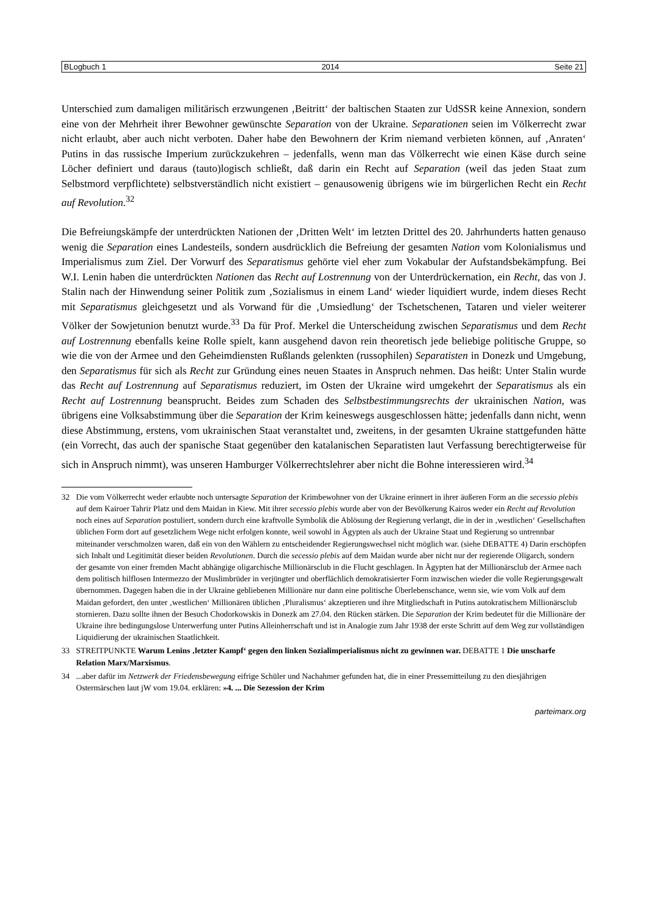BLogbuch 1 2014 Seite 21
Unterschied zum damaligen militärisch erzwungenen ‚Beitritt‘ der baltischen Staaten zur UdSSR keine Annexion, sondern eine von der Mehrheit ihrer Bewohner gewünschte Separation von der Ukraine. Separationen seien im Völkerrecht zwar nicht erlaubt, aber auch nicht verboten. Daher habe den Bewohnern der Krim niemand verbieten können, auf ‚Anraten‘ Putins in das russische Imperium zurückzukehren – jedenfalls, wenn man das Völkerrecht wie einen Käse durch seine Löcher definiert und daraus (tauto)logisch schließt, daß darin ein Recht auf Separation (weil das jeden Staat zum Selbstmord verpflichtete) selbstverständlich nicht existiert – genausowenig übrigens wie im bürgerlichen Recht ein Recht auf Revolution.<sup>32</sup>
Die Befreiungskämpfe der unterdrückten Nationen der ‚Dritten Welt‘ im letzten Drittel des 20. Jahrhunderts hatten genauso wenig die Separation eines Landesteils, sondern ausdrücklich die Befreiung der gesamten Nation vom Kolonialismus und Imperialismus zum Ziel. Der Vorwurf des Separatismus gehörte viel eher zum Vokabular der Aufstandsbekämpfung. Bei W.I. Lenin haben die unterdrückten Nationen das Recht auf Lostrennung von der Unterdrückernation, ein Recht, das von J. Stalin nach der Hinwendung seiner Politik zum ‚Sozialismus in einem Land‘ wieder liquidiert wurde, indem dieses Recht mit Separatismus gleichgesetzt und als Vorwand für die ‚Umsiedlung‘ der Tschetschenen, Tataren und vieler weiterer Völker der Sowjetunion benutzt wurde.<sup>33</sup> Da für Prof. Merkel die Unterscheidung zwischen Separatismus und dem Recht auf Lostrennung ebenfalls keine Rolle spielt, kann ausgehend davon rein theoretisch jede beliebige politische Gruppe, so wie die von der Armee und den Geheimdiensten Rußlands gelenkten (russophilen) Separatisten in Donezk und Umgebung, den Separatismus für sich als Recht zur Gründung eines neuen Staates in Anspruch nehmen. Das heißt: Unter Stalin wurde das Recht auf Lostrennung auf Separatismus reduziert, im Osten der Ukraine wird umgekehrt der Separatismus als ein Recht auf Lostrennung beansprucht. Beides zum Schaden des Selbstbestimmungsrechts der ukrainischen Nation, was übrigens eine Volksabstimmung über die Separation der Krim keineswegs ausgeschlossen hätte; jedenfalls dann nicht, wenn diese Abstimmung, erstens, vom ukrainischen Staat veranstaltet und, zweitens, in der gesamten Ukraine stattgefunden hätte (ein Vorrecht, das auch der spanische Staat gegenüber den katalanischen Separatisten laut Verfassung berechtigterweise für sich in Anspruch nimmt), was unseren Hamburger Völkerrechtslehrer aber nicht die Bohne interessieren wird.<sup>34</sup>
32 Die vom Völkerrecht weder erlaubte noch untersagte Separation der Krimbewohner von der Ukraine erinnert in ihrer äußeren Form an die secessio plebis auf dem Kairoer Tahrir Platz und dem Maidan in Kiew. Mit ihrer secessio plebis wurde aber von der Bevölkerung Kairos weder ein Recht auf Revolution noch eines auf Separation postuliert, sondern durch eine kraftvolle Symbolik die Ablösung der Regierung verlangt, die in der in ‚westlichen‘ Gesellschaften üblichen Form dort auf gesetzlichem Wege nicht erfolgen konnte, weil sowohl in Ägypten als auch der Ukraine Staat und Regierung so untrennbar miteinander verschmolzen waren, daß ein von den Wählern zu entscheidender Regierungswechsel nicht möglich war. (siehe DEBATTE 4) Darin erschöpfen sich Inhalt und Legitimität dieser beiden Revolutionen. Durch die secessio plebis auf dem Maidan wurde aber nicht nur der regierende Oligarch, sondern der gesamte von einer fremden Macht abhängige oligarchische Millionärsclub in die Flucht geschlagen. In Ägypten hat der Millionärsclub der Armee nach dem politisch hilflosen Intermezzo der Muslimbrüder in verjüngter und oberflächlich demokratisierter Form inzwischen wieder die volle Regierungsgewalt übernommen. Dagegen haben die in der Ukraine gebliebenen Millionäre nur dann eine politische Überlebenschance, wenn sie, wie vom Volk auf dem Maidan gefordert, den unter ‚westlichen‘ Millionären üblichen ‚Pluralismus‘ akzeptieren und ihre Mitgliedschaft in Putins autokratischem Millionärsclub stornieren. Dazu sollte ihnen der Besuch Chodorkowskis in Donezk am 27.04. den Rücken stärken. Die Separation der Krim bedeutet für die Millionäre der Ukraine ihre bedingungslose Unterwerfung unter Putins Alleinherrschaft und ist in Analogie zum Jahr 1938 der erste Schritt auf dem Weg zur vollständigen Liquidierung der ukrainischen Staatlichkeit.
33 STREITPUNKTE Warum Lenins ‚letzter Kampf‘ gegen den linken Sozialimperialismus nicht zu gewinnen war. DEBATTE 1 Die unscharfe Relation Marx/Marxismus.
34 ...aber dafür im Netzwerk der Friedensbewegung eifrige Schüler und Nachahmer gefunden hat, die in einer Pressemitteilung zu den diesjährigen Ostermärschen laut jW vom 19.04. erklären: »4. ... Die Sezession der Krim
parteimarx.org